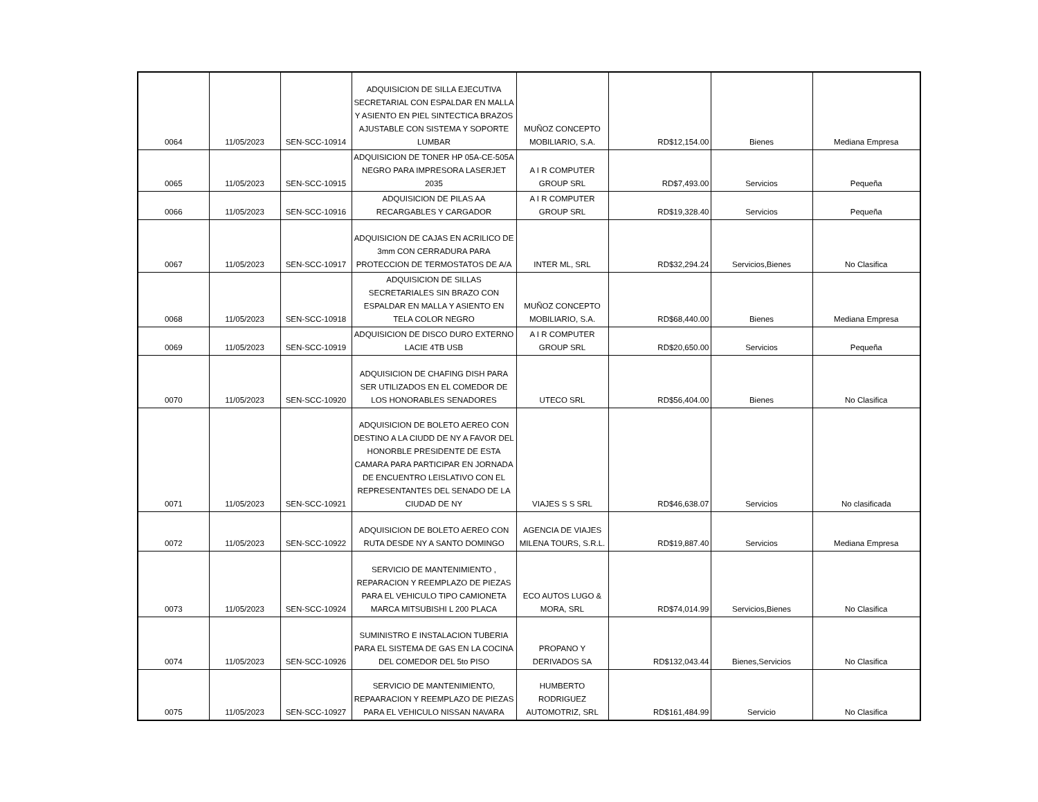| 0064 | 11/05/2023 | SEN-SCC-10914 | ADQUISICION DE SILLA EJECUTIVA SECRETARIAL CON ESPALDAR EN MALLA Y ASIENTO EN PIEL SINTECTICA BRAZOS AJUSTABLE CON SISTEMA Y SOPORTE LUMBAR | MUÑOZ CONCEPTO MOBILIARIO, S.A. | RD$12,154.00 | Bienes | Mediana Empresa |
| 0065 | 11/05/2023 | SEN-SCC-10915 | ADQUISICION DE TONER HP 05A-CE-505A NEGRO PARA IMPRESORA LASERJET 2035 | A I R COMPUTER GROUP SRL | RD$7,493.00 | Servicios | Pequeña |
| 0066 | 11/05/2023 | SEN-SCC-10916 | ADQUISICION DE PILAS AA RECARGABLES Y CARGADOR | A I R COMPUTER GROUP SRL | RD$19,328.40 | Servicios | Pequeña |
| 0067 | 11/05/2023 | SEN-SCC-10917 | ADQUISICION DE CAJAS EN ACRILICO DE 3mm CON CERRADURA PARA PROTECCION DE TERMOSTATOS DE A/A | INTER ML, SRL | RD$32,294.24 | Servicios,Bienes | No Clasifica |
| 0068 | 11/05/2023 | SEN-SCC-10918 | ADQUISICION DE SILLAS SECRETARIALES SIN BRAZO CON ESPALDAR EN MALLA Y ASIENTO EN TELA COLOR NEGRO | MUÑOZ CONCEPTO MOBILIARIO, S.A. | RD$68,440.00 | Bienes | Mediana Empresa |
| 0069 | 11/05/2023 | SEN-SCC-10919 | ADQUISICION DE DISCO DURO EXTERNO LACIE 4TB USB | A I R COMPUTER GROUP SRL | RD$20,650.00 | Servicios | Pequeña |
| 0070 | 11/05/2023 | SEN-SCC-10920 | ADQUISICION DE CHAFING DISH PARA SER UTILIZADOS EN EL COMEDOR DE LOS HONORABLES SENADORES | UTECO SRL | RD$56,404.00 | Bienes | No Clasifica |
| 0071 | 11/05/2023 | SEN-SCC-10921 | ADQUISICION DE BOLETO AEREO CON DESTINO A LA CIUDD DE NY A FAVOR DEL HONORBLE PRESIDENTE DE ESTA CAMARA PARA PARTICIPAR EN JORNADA DE ENCUENTRO LEISLATIVO CON EL REPRESENTANTES DEL SENADO DE LA CIUDAD DE NY | VIAJES S S SRL | RD$46,638.07 | Servicios | No clasificada |
| 0072 | 11/05/2023 | SEN-SCC-10922 | ADQUISICION DE BOLETO AEREO CON RUTA DESDE NY A SANTO DOMINGO | AGENCIA DE VIAJES MILENA TOURS, S.R.L. | RD$19,887.40 | Servicios | Mediana Empresa |
| 0073 | 11/05/2023 | SEN-SCC-10924 | SERVICIO DE MANTENIMIENTO , REPARACION Y REEMPLAZO DE PIEZAS PARA EL VEHICULO TIPO CAMIONETA MARCA MITSUBISHI L 200 PLACA | ECO AUTOS LUGO & MORA, SRL | RD$74,014.99 | Servicios,Bienes | No Clasifica |
| 0074 | 11/05/2023 | SEN-SCC-10926 | SUMINISTRO E INSTALACION TUBERIA PARA EL SISTEMA DE GAS EN LA COCINA DEL COMEDOR DEL 5to PISO | PROPANO Y DERIVADOS SA | RD$132,043.44 | Bienes,Servicios | No Clasifica |
| 0075 | 11/05/2023 | SEN-SCC-10927 | SERVICIO DE MANTENIMIENTO, REPAARACION Y REEMPLAZO DE PIEZAS PARA EL VEHICULO NISSAN NAVARA | HUMBERTO RODRIGUEZ AUTOMOTRIZ, SRL | RD$161,484.99 | Servicio | No Clasifica |